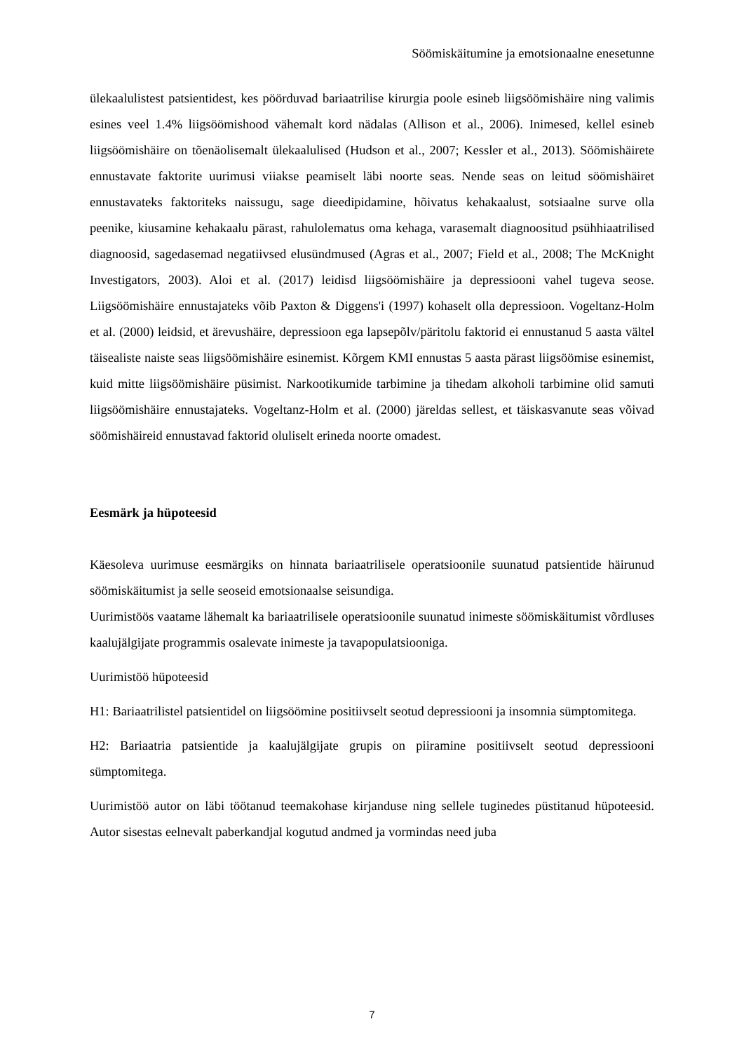Söömiskäitumine ja emotsionaalne enesetunne
ülekaalulistest patsientidest, kes pöörduvad bariaatrilise kirurgia poole esineb liigsöömishäire ning valimis esines veel 1.4% liigsöömishood vähemalt kord nädalas (Allison et al., 2006). Inimesed, kellel esineb liigsöömishäire on tõenäolisemalt ülekaalulised (Hudson et al., 2007; Kessler et al., 2013). Söömishäirete ennustavate faktorite uurimusi viiakse peamiselt läbi noorte seas. Nende seas on leitud söömishäiret ennustavateks faktoriteks naissugu, sage dieedipidamine, hõivatus kehakaalust, sotsiaalne surve olla peenike, kiusamine kehakaalu pärast, rahulolematus oma kehaga, varasemalt diagnoositud psühhiaatrilised diagnoosid, sagedasemad negatiivsed elusündmused (Agras et al., 2007; Field et al., 2008; The McKnight Investigators, 2003). Aloi et al. (2017) leidisd liigsöömishäire ja depressiooni vahel tugeva seose. Liigsöömishäire ennustajateks võib Paxton & Diggens'i (1997) kohaselt olla depressioon. Vogeltanz-Holm et al. (2000) leidsid, et ärevushäire, depressioon ega lapsepõlv/päritolu faktorid ei ennustanud 5 aasta vältel täisealiste naiste seas liigsöömishäire esinemist. Kõrgem KMI ennustas 5 aasta pärast liigsöömise esinemist, kuid mitte liigsöömishäire püsimist. Narkootikumide tarbimine ja tihedam alkoholi tarbimine olid samuti liigsöömishäire ennustajateks. Vogeltanz-Holm et al. (2000) järeldas sellest, et täiskasvanute seas võivad söömishäireid ennustavad faktorid oluliselt erineda noorte omadest.
Eesmärk ja hüpoteesid
Käesoleva uurimuse eesmärgiks on hinnata bariaatrilisele operatsioonile suunatud patsientide häirunud söömiskäitumist ja selle seoseid emotsionaalse seisundiga.
Uurimistöös vaatame lähemalt ka bariaatrilisele operatsioonile suunatud inimeste söömiskäitumist võrdluses kaalujälgijate programmis osalevate inimeste ja tavapopulatsiooniga.
Uurimistöö hüpoteesid
H1: Bariaatrilistel patsientidel on liigsöömine positiivselt seotud depressiooni ja insomnia sümptomitega.
H2: Bariaatria patsientide ja kaalujälgijate grupis on piiramine positiivselt seotud depressiooni sümptomitega.
Uurimistöö autor on läbi töötanud teemakohase kirjanduse ning sellele tuginedes püstitanud hüpoteesid. Autor sisestas eelnevalt paberkandjal kogutud andmed ja vormindas need juba
7